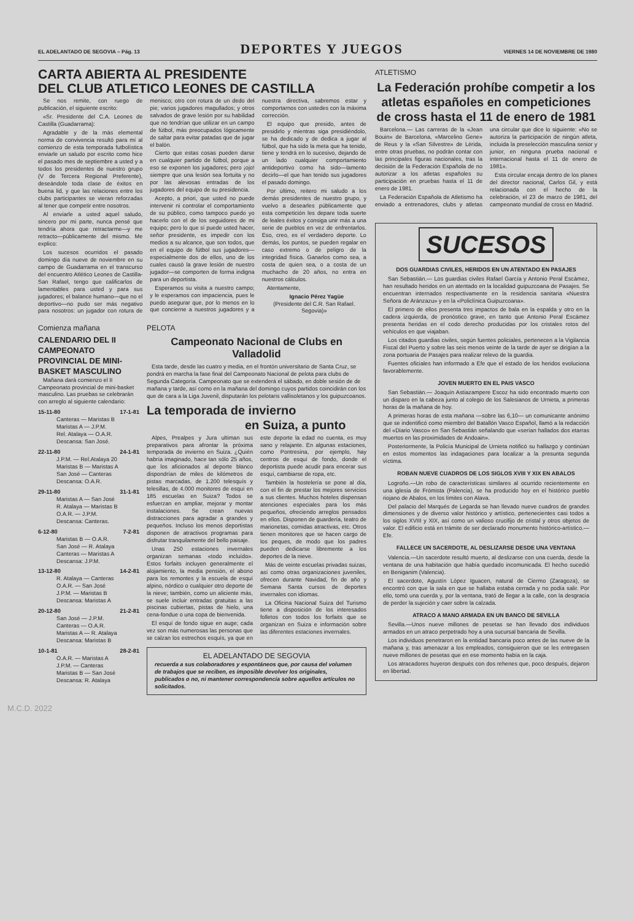EL ADELANTADO DE SEGOVIA – Pág. 13 DEPORTES Y JUEGOS VIERNES 14 DE NOVIEMBRE DE 1980
CARTA ABIERTA AL PRESIDENTE
DEL CLUB ATLETICO LEONES DE CASTILLA
Se nos remite, con ruego de publicación, el siguiente escrito:
«Sr. Presidente del C.A. Leones de Castilla (Guadarrama):
Agradable y de la más elemental norma de convivencia resultó para mí al comienzo de esta temporada futbolística enviarle un saludo por escrito como hice el pasado mes de septiembre a usted y a todos los presidentes de nuestro grupo (V de Tercera Regional Preferente), deseándole toda clase de éxitos en buena lid, y que las relaciones entre los clubs participantes se vieran reforzadas al tener que competir entre nosotros.
Al enviarle a usted aquel saludo, sincero por mi parte, nunca pensé que tendría ahora que retractarme—y me retracto—públicamente del mismo. Me explico:
Los sucesos ocurridos el pasado domingo día nueve de noviembre en su campo de Guadarrama en el transcurso del encuentro Atlético Leones de Castilla-San Rafael, tengo que calificarlos de lamentables para usted y para sus jugadores; el balance humano—que no el deportivo—no pudo ser más negativo para nosotros: un jugador con rotura de menisco; otro con rotura de un dedo del pie; varios jugadores magullados; y otros salvados de grave lesión por su habilidad que no tendrían que utilizar en un campo de fútbol, más preocupados lógicamente de saltar para evitar patadas que de jugar el balón.
Cierto que estas cosas pueden darse en cualquier partido de fútbol, porque a eso se exponen los jugadores; pero ¡ojo! siempre que una lesión sea fortuita y no por las alevosas entradas de los jugadores del equipo de su presidencia.
Acepto, a priori, que usted no puede intervenir ni controlar el comportamiento de su público, como tampoco puedo yo hacerlo con el de los seguidores de mi equipo; pero lo que sí puede usted hacer, señor presidente, es impedir con los medios a su alcance, que son todos, que en el equipo de fútbol sus jugadores—especialmente dos de ellos, uno de los cuales causó la grave lesión de nuestro jugador—se comporten de forma indigna para un deportista.
Esperamos su visita a nuestro campo; y le esperamos con impaciencia, pues le puedo asegurar que, por lo menos en lo que concierne a nuestros jugadores y a nuestra directiva, sabremos estar y comportarnos con ustedes con la máxima corrección.
El equipo que presido, antes de presidirlo y mientras siga presidiéndolo, se ha dedicado y de dedica a jugar al fútbol, que ha sido la meta que ha tenido, tiene y tendrá en lo sucesivo, dejando de un lado cualquier comportamiento antideportivo como ha sido—lamento decirlo—el que han tenido sus jugadores el pasado domingo.
Por último, reitero mi saludo a los demás presidentes de nuestro grupo, y vuelvo a desearles públicamente que esta competición les depare toda suerte de leales éxitos y consiga unir más a una serie de pueblos en vez de enfrentarlos. Eso, creo, es el verdadero deporte. Lo demás, los puntos, se pueden regalar en caso extremo o de peligro de la integridad física. Ganarlos como sea, a costa de quien sea, o a costa de un muchacho de 20 años, no entra en nuestros cálculos.
Atentamente,
Ignacio Pérez Yagüe
(Presidente del C.R. San Rafael. Segovia)»
Comienza mañana
CALENDARIO DEL II CAMPEONATO PROVINCIAL DE MINI-BASKET MASCULINO
Mañana dará comienzo el II Campeonato provincial de mini-basket masculino. Las pruebas se celebrarán con arreglo al siguiente calendario:
15-11-80 17-1-81
Canteras — Maristas B
Maristas A — J.P.M.
Rel. Atalaya — O.A.R.
Descansa: San José.
22-11-80 24-1-81
J.P.M. — Rel.Atalaya 20
Maristas B — Maristas A
San José — Canteras
Descansa: O.A.R.
29-11-80 31-1-81
Maristas A — San José
R. Atalaya — Maristas B
O.A.R. — J.P.M.
Descansa: Canteras.
6-12-80 7-2-81
Maristas B — O.A.R.
San José — R. Atalaya
Canteras — Maristas A
Descansa: J.P.M.
13-12-80 14-2-81
R. Atalaya — Canteras
O.A.R. — San José
J.P.M. — Maristas B
Descansa: Maristas A
20-12-80 21-2-81
San José — J.P.M.
Canteras — O.A.R.
Maristas A — R. Atalaya
Descansa: Maristas B
10-1-81 28-2-81
O.A.R. — Maristas A
J.P.M. — Canteras
Maristas B — San José
Descansa: R. Atalaya
PELOTA
Campeonato Nacional de Clubs en Valladolid
Esta tarde, desde las cuatro y media, en el frontón universitario de Santa Cruz, se pondrá en marcha la fase final del Campeonato Nacional de pelota para clubs de Segunda Categoría. Campeonato que se extenderá el sábado, en doble sesión de de mañana y tarde, así como en la mañana del domingo cuyos partidos coincidirán con los que de cara a la Liga Juvenil, disputarán los pelotaris vallisoletanos y los guipuzcoanos.
La temporada de invierno
en Suiza, a punto
Alpes, Prealpes y Jura ultiman sus preparativos para afrontar la próxima temporada de invierno en Suiza. ¿Quién habría imaginado, hace tan sólo 25 años, que los aficionados al deporte blanco dispondrían de miles de kilómetros de pistas marcadas, de 1.200 telesquís y telesillas, de 4.000 monitores de esquí en 185 escuelas en Suiza? Todos se esfuerzan en ampliar, mejorar y montar instalaciones. Se crean nuevas distracciones para agradar a grandes y pequeños. Incluso los menos deportistas disponen de atractivos programas para disfrutar tranquilamente del bello paisaje.
Unas 250 estaciones invernales organizan semanas «todo incluído». Estos forfaits incluyen generalmente el alojamiento, la media pensión, el abono para los remontes y la escuela de esquí alpino, nórdico o cualquier otro deporte de la nieve; también, como un aliciente más, se suele incluir entradas gratuitas a las piscinas cubiertas, pistas de hielo, una cena-fondue o una copa de bienvenida.
El esquí de fondo sigue en auge; cada vez son más numerosas las personas que se calzan los estrechos esquís, ya que en este deporte la edad no cuenta, es muy sano y relajante. En algunas estaciones, como Pontresina, por ejemplo, hay centros de esquí de fondo, donde el deportista puede acudir para encerar sus esquí, cambiarse de ropa, etc.
También la hostelería se pone al día, con el fin de prestar los mejores servicios a sus clientes. Muchos hoteles dispensan atenciones especiales para los más pequeños, ofreciendo arreglos pensados en ellos. Disponen de guardería, teatro de marionetas, comidas atractivas, etc. Otros tienen monitores que se hacen cargo de los peques, de modo que los padres pueden dedicarse libremente a los deportes de la nieve.
Más de veinte escuelas privadas suizas, así como otras organizaciones juveniles, ofrecen durante Navidad, fin de año y Semana Santa cursos de deportes invernales con idiomas.
La Oficina Nacional Suiza del Turismo tiene a disposición de los interesados folletos con todos los forfaits que se organizan en Suiza e información sobre las diferentes estaciones invernales.
EL ADELANTADO DE SEGOVIA
recuerda a sus colaboradores y espontáneos que, por causa del volumen de trabajos que se reciben, es imposible devolver los originales, publicados o no, ni mantener correspondencia sobre aquellos artículos no solicitados.
ATLETISMO
La Federación prohíbe competir a los atletas españoles en competiciones de cross hasta el 11 de enero de 1981
Barcelona.— Las carreras de la «Jean Bouin» de Barcelona, «Marcelino Gene» de Reus y la «San Silvestre» de Lérida, entre otras pruebas, no podrán contar con las principales figuras nacionales, tras la decisión de la Federación Española de no autorizar a los atletas españoles su participación en pruebas hasta el 11 de enero de 1981.
La Federación Española de Atletismo ha enviado a entrenadores, clubs y atletas una circular que dice lo siguiente: «No se autoriza la participación de ningún atleta, incluida la preselección masculina senior y junior, en ninguna prueba nacional e internacional hasta el 11 de enero de 1981».
Esta circular encaja dentro de los planes del director nacional, Carlos Gil, y está relacionada con el hecho de la celebración, el 23 de marzo de 1981, del campeonato mundial de cross en Madrid.
SUCESOS
DOS GUARDIAS CIVILES, HERIDOS EN UN ATENTADO EN PASAJES
San Sebastián.— Los guardias civiles Rafael García y Antonio Peral Escámez, han resultado heridos en un atentado en la localidad guipuzcoana de Pasajes. Se encuentran internados respectivamente en la residencia sanitaria «Nuestra Señora de Aránzazu» y en la «Policlínica Guipuzcoana».
El primero de ellos presenta tres impactos de bala en la espalda y otro en la cadera izquierda, de pronóstico grave, en tanto que Antonio Peral Escámez presenta heridas en el codo derecho producidas por los cristales rotos del vehículos en que viajaban.
Los citados guardias civiles, según fuentes policiales, pertenecen a la Vigilancia Fiscal del Puerto y sobre las seis menos veinte de la tarde de ayer se dirigían a la zona portuaria de Pasajes para realizar relevo de la guardia.
Fuentes oficiales han informado a Efe que el estado de los heridos evoluciona favorablemente.
JOVEN MUERTO EN EL PAIS VASCO
San Sebastián.— Joaquín Astiazampere Escoz ha sido encontrado muerto con un disparo en la cabeza junto al colegio de los Salesianos de Urnieta, a primeras horas de la mañana de hoy.
A primeras horas de esta mañana —sobre las 6,10— un comunicante anónimo que se indentificó como miembro del Batallón Vasco Español, llamó a la redacción del «Diario Vasco» en San Sebastián señalando que «serían hallados dos etarras muertos en las proximidades de Andoain».
Posteriormente, la Policía Municipal de Urnieta notificó su hallazgo y continúan en estos momentos las indagaciones para localizar a la presunta segunda víctima.
ROBAN NUEVE CUADROS DE LOS SIGLOS XVIII Y XIX EN ABALOS
Logroño.—Un robo de características similares al ocurrido recientemente en una iglesia de Frómista (Palencia), se ha producido hoy en el histórico pueblo riojano de Abalos, en los límites con Alava.
Del palacio del Marqués de Legarda se han llevado nueve cuadros de grandes dimensiones y de diverso valor histórico y artístico, pertenecientes casi todos a los siglos XVIII y XIX, así como un valioso crucifijo de cristal y otros objetos de valor. El edificio está en trámite de ser declarado monumento histórico-artístico.—Efe.
FALLECE UN SACERDOTE, AL DESLIZARSE DESDE UNA VENTANA
Valencia.—Un sacerdote resultó muerto, al deslizarse con una cuerda, desde la ventana de una habitación que había quedado incomunicada. El hecho sucedió en Beniganim (Valencia).
El sacerdote, Agustín López Iguacen, natural de Ciermo (Zaragoza), se encontró con que la sala en que se hallaba estaba cerrada y no podía salir. Por ello, tomó una cuerda y, por la ventana, trató de llegar a la calle, con la desgracia de perder la sujeción y caer sobre la calzada.
ATRACO A MANO ARMADA EN UN BANCO DE SEVILLA
Sevilla.—Unos nueve millones de pesetas se han llevado dos individuos armados en un atraco perpetrado hoy a una sucursal bancaria de Sevilla.
Los individuos penetraron en la entidad bancaria poco antes de las nueve de la mañana y, tras amenazar a los empleados, consiguieron que se les entregasen nueve millones de pesetas que en ese momento había en la caja.
Los atracadores huyeron después con dos rehenes que, poco después, dejaron en libertad.
M.C.D. 2022